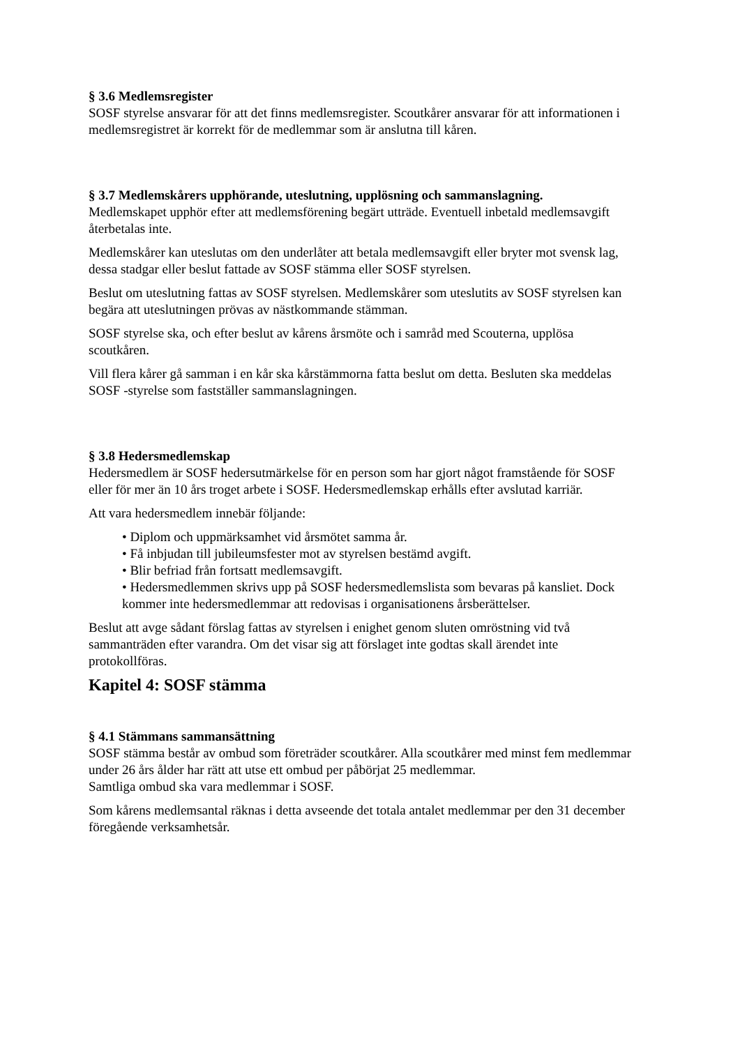§ 3.6 Medlemsregister
SOSF styrelse ansvarar för att det finns medlemsregister. Scoutkårer ansvarar för att informationen i medlemsregistret är korrekt för de medlemmar som är anslutna till kåren.
§ 3.7 Medlemskårers upphörande, uteslutning, upplösning och sammanslagning.
Medlemskapet upphör efter att medlemsförening begärt utträde. Eventuell inbetald medlemsavgift återbetalas inte.
Medlemskårer kan uteslutas om den underlåter att betala medlemsavgift eller bryter mot svensk lag, dessa stadgar eller beslut fattade av SOSF stämma eller SOSF styrelsen.
Beslut om uteslutning fattas av SOSF styrelsen. Medlemskårer som uteslutits av SOSF styrelsen kan begära att uteslutningen prövas av nästkommande stämman.
SOSF styrelse ska, och efter beslut av kårens årsmöte och i samråd med Scouterna, upplösa scoutkåren.
Vill flera kårer gå samman i en kår ska kårstämmorna fatta beslut om detta. Besluten ska meddelas SOSF -styrelse som fastställer sammanslagningen.
§ 3.8 Hedersmedlemskap
Hedersmedlem är SOSF hedersutmärkelse för en person som har gjort något framstående för SOSF eller för mer än 10 års troget arbete i SOSF. Hedersmedlemskap erhålls efter avslutad karriär.
Att vara hedersmedlem innebär följande:
• Diplom och uppmärksamhet vid årsmötet samma år.
• Få inbjudan till jubileumsfester mot av styrelsen bestämd avgift.
• Blir befriad från fortsatt medlemsavgift.
• Hedersmedlemmen skrivs upp på SOSF hedersmedlemslista som bevaras på kansliet. Dock kommer inte hedersmedlemmar att redovisas i organisationens årsberättelser.
Beslut att avge sådant förslag fattas av styrelsen i enighet genom sluten omröstning vid två sammanträden efter varandra. Om det visar sig att förslaget inte godtas skall ärendet inte protokollföras.
Kapitel 4: SOSF stämma
§ 4.1 Stämmans sammansättning
SOSF stämma består av ombud som företräder scoutkårer. Alla scoutkårer med minst fem medlemmar under 26 års ålder har rätt att utse ett ombud per påbörjat 25 medlemmar.
Samtliga ombud ska vara medlemmar i SOSF.
Som kårens medlemsantal räknas i detta avseende det totala antalet medlemmar per den 31 december föregående verksamhetsår.